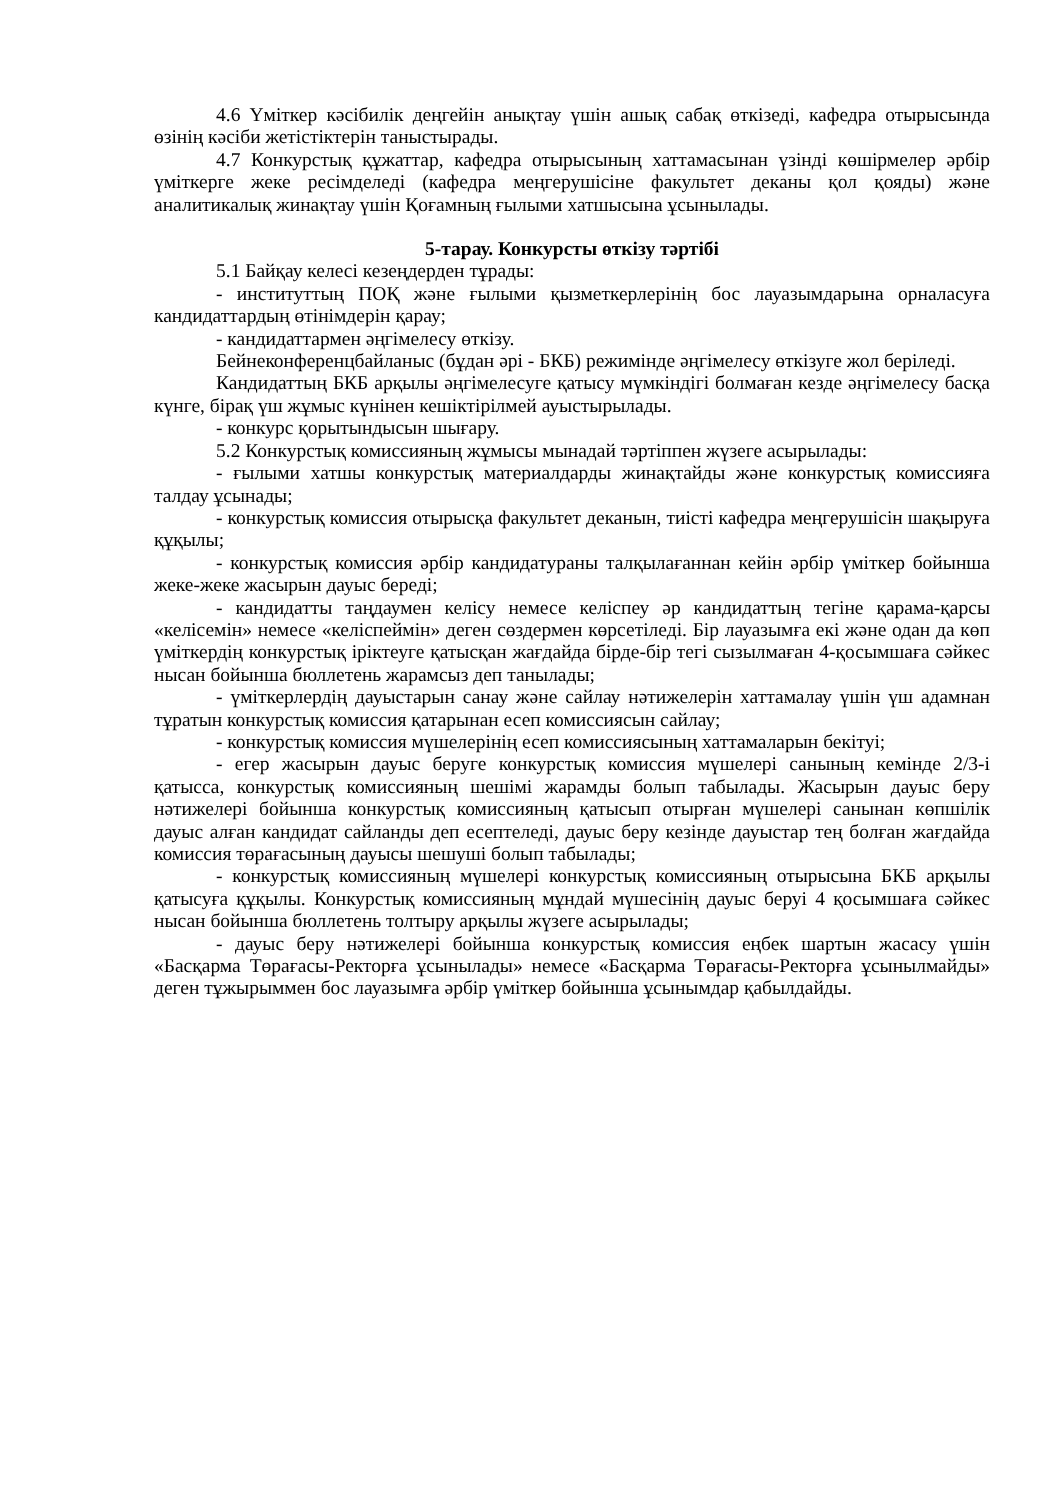4.6 Үміткер кәсібилік деңгейін анықтау үшін ашық сабақ өткізеді, кафедра отырысында өзінің кәсіби жетістіктерін таныстырады.
4.7 Конкурстық құжаттар, кафедра отырысының хаттамасынан үзінді көшірмелер әрбір үміткерге жеке ресімделеді (кафедра меңгерушісіне факультет деканы қол қояды) және аналитикалық жинақтау үшін Қоғамның ғылыми хатшысына ұсынылады.
5-тарау. Конкурсты өткізу тәртібі
5.1 Байқау келесі кезеңдерден тұрады:
- институттың ПОҚ және ғылыми қызметкерлерінің бос лауазымдарына орналасуға кандидаттардың өтінімдерін қарау;
- кандидаттармен әңгімелесу өткізу.
Бейнеконференцбайланыс (бұдан әрі - БКБ) режимінде әңгімелесу өткізуге жол беріледі.
Кандидаттың БКБ арқылы әңгімелесуге қатысу мүмкіндігі болмаған кезде әңгімелесу басқа күнге, бірақ үш жұмыс күнінен кешіктірілмей ауыстырылады.
- конкурс қорытындысын шығару.
5.2 Конкурстық комиссияның жұмысы мынадай тәртіппен жүзеге асырылады:
- ғылыми хатшы конкурстық материалдарды жинақтайды және конкурстық комиссияға талдау ұсынады;
- конкурстық комиссия отырысқа факультет деканын, тиісті кафедра меңгерушісін шақыруға құқылы;
- конкурстық комиссия әрбір кандидатураны талқылағаннан кейін әрбір үміткер бойынша жеке-жеке жасырын дауыс береді;
- кандидатты таңдаумен келісу немесе келіспеу әр кандидаттың тегіне қарама-қарсы «келісемін» немесе «келіспеймін» деген сөздермен көрсетіледі. Бір лауазымға екі және одан да көп үміткердің конкурстық іріктеуге қатысқан жағдайда бірде-бір тегі сызылмаған 4-қосымшаға сәйкес нысан бойынша бюллетень жарамсыз деп танылады;
- үміткерлердің дауыстарын санау және сайлау нәтижелерін хаттамалау үшін үш адамнан тұратын конкурстық комиссия қатарынан есеп комиссиясын сайлау;
- конкурстық комиссия мүшелерінің есеп комиссиясының хаттамаларын бекітуі;
- егер жасырын дауыс беруге конкурстық комиссия мүшелері санының кемінде 2/3-і қатысса, конкурстық комиссияның шешімі жарамды болып табылады. Жасырын дауыс беру нәтижелері бойынша конкурстық комиссияның қатысып отырған мүшелері санынан көпшілік дауыс алған кандидат сайланды деп есептеледі, дауыс беру кезінде дауыстар тең болған жағдайда комиссия төрағасының дауысы шешуші болып табылады;
- конкурстық комиссияның мүшелері конкурстық комиссияның отырысына БКБ арқылы қатысуға құқылы. Конкурстық комиссияның мұндай мүшесінің дауыс беруі 4 қосымшаға сәйкес нысан бойынша бюллетень толтыру арқылы жүзеге асырылады;
- дауыс беру нәтижелері бойынша конкурстық комиссия еңбек шартын жасасу үшін «Басқарма Төрағасы-Ректорға ұсынылады» немесе «Басқарма Төрағасы-Ректорға ұсынылмайды» деген тұжырыммен бос лауазымға әрбір үміткер бойынша ұсынымдар қабылдайды.